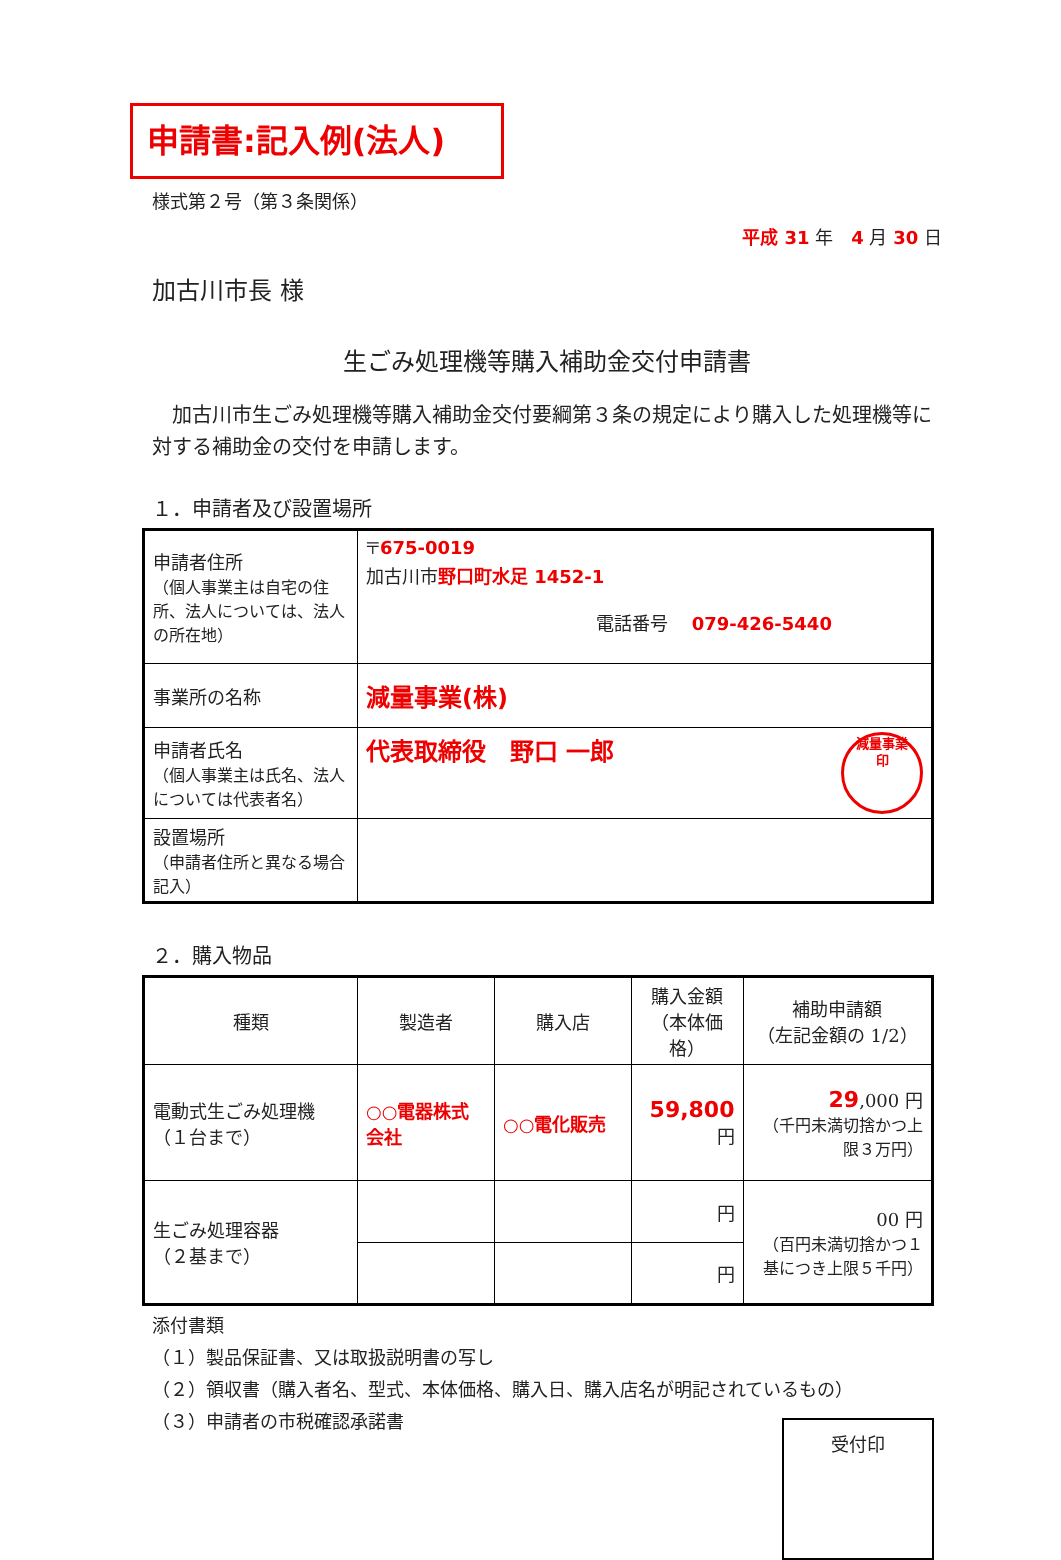申請書:記入例(法人)
様式第２号（第３条関係）
平成 31 年　4 月 30 日
加古川市長 様
生ごみ処理機等購入補助金交付申請書
　加古川市生ごみ処理機等購入補助金交付要綱第３条の規定により購入した処理機等に対する補助金の交付を申請します。
１．申請者及び設置場所
| 申請者住所 （個人事業主は自宅の住所、法人については、法人の所在地） | 〒 675-0019 加古川市 野口町水足 1452-1 電話番号 079-426-5440 |
| 事業所の名称 | 減量事業(株) |
| 申請者氏名 （個人事業主は氏名、法人については代表者名） | 代表取締役 野口 一郎 減量事業 印 |
| 設置場所 （申請者住所と異なる場合記入） | |
２．購入物品
| 種類 | 製造者 | 購入店 | 購入金額 （本体価格） | 補助申請額 （左記金額の 1/2） |
| --- | --- | --- | --- | --- |
| 電動式生ごみ処理機 （１台まで） | ○○電器株式会社 | ○○電化販売 | 59,800 円 | 29 ,000 円 （千円未満切捨かつ上限３万円） |
| 生ごみ処理容器 （２基まで） | | | 円 | 00 円 （百円未満切捨かつ１基につき上限５千円） |
| | | | 円 | |
添付書類
（１）製品保証書、又は取扱説明書の写し
（２）領収書（購入者名、型式、本体価格、購入日、購入店名が明記されているもの）
（３）申請者の市税確認承諾書
受付印